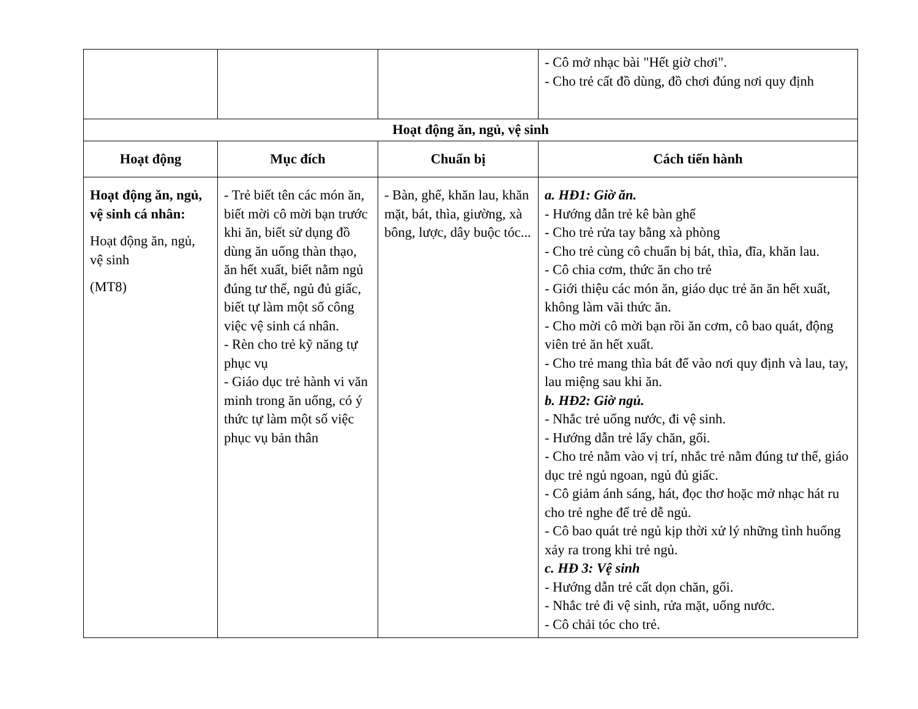| | | | - Cô mở nhạc bài "Hết giờ chơi". - Cho trẻ cất đồ dùng, đồ chơi đúng nơi quy định |
| Hoạt động ăn, ngủ, vệ sinh | | | |
| Hoạt động | Mục đích | Chuẩn bị | Cách tiến hành |
| Hoạt động ăn, ngủ, vệ sinh cá nhân: Hoạt động ăn, ngủ, vệ sinh (MT8) | - Trẻ biết tên các món ăn, biết mời cô mời bạn trước khi ăn, biết sử dụng đồ dùng ăn uống thàn thạo, ăn hết xuất, biết nằm ngủ đúng tư thế, ngủ đủ giấc, biết tự làm một số công việc vệ sinh cá nhân. - Rèn cho trẻ kỹ năng tự phục vụ - Giáo dục trẻ hành vi văn minh trong ăn uống, có ý thức tự làm một số việc phục vụ bản thân | - Bàn, ghế, khăn lau, khăn mặt, bát, thìa, giường, xà bông, lược, dây buộc tóc... | a. HĐ1: Giờ ăn. - Hướng dẫn trẻ kê bàn ghế - Cho trẻ rửa tay bằng xà phòng - Cho trẻ cùng cô chuẩn bị bát, thìa, đĩa, khăn lau. - Cô chia cơm, thức ăn cho trẻ - Giới thiệu các món ăn, giáo dục trẻ ăn ăn hết xuất, không làm vãi thức ăn. - Cho mời cô mời bạn rồi ăn cơm, cô bao quát, động viên trẻ ăn hết xuất. - Cho trẻ mang thìa bát để vào nơi quy định và lau, tay, lau miệng sau khi ăn. b. HĐ2: Giờ ngủ. - Nhắc trẻ uống nước, đi vệ sinh. - Hướng dẫn trẻ lấy chăn, gối. - Cho trẻ nằm vào vị trí, nhắc trẻ nằm đúng tư thế, giáo dục trẻ ngủ ngoan, ngủ đủ giấc. - Cô giảm ánh sáng, hát, đọc thơ hoặc mở nhạc hát ru cho trẻ nghe để trẻ dễ ngủ. - Cô bao quát trẻ ngủ kịp thời xử lý những tình huống xảy ra trong khi trẻ ngủ. c. HĐ 3: Vệ sinh - Hướng dẫn trẻ cất dọn chăn, gối. - Nhắc trẻ đi vệ sinh, rửa mặt, uống nước. - Cô chải tóc cho trẻ. |